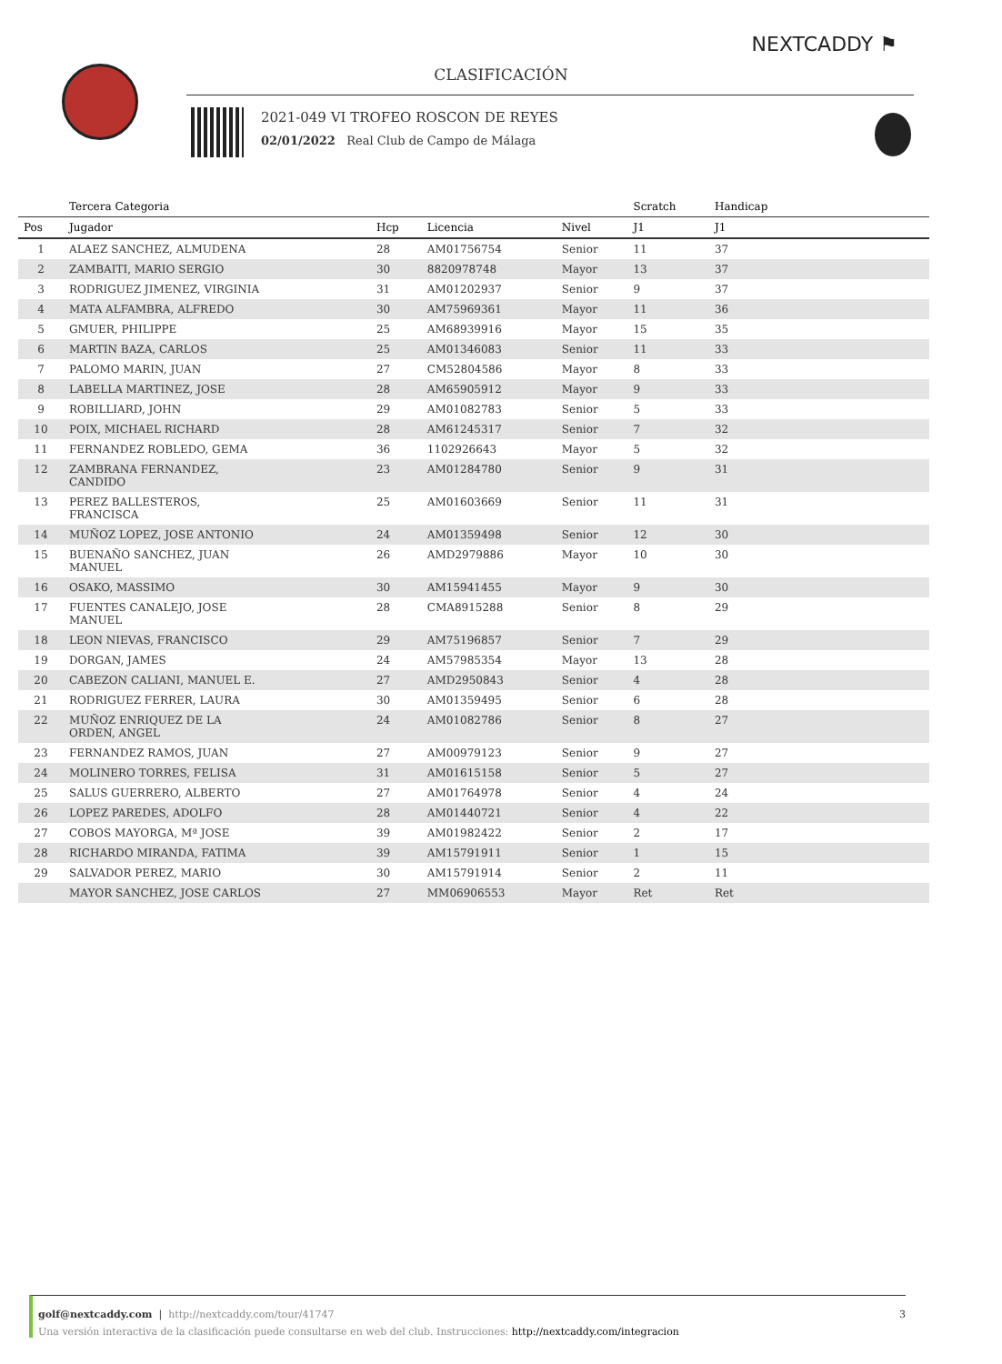NEXTCADDY ⚑
CLASIFICACIÓN
2021-049 VI TROFEO ROSCON DE REYES
02/01/2022 Real Club de Campo de Málaga
| | Tercera Categoria | | | | Scratch | Handicap | |
| --- | --- | --- | --- | --- | --- | --- | --- |
| Pos | Jugador | Hcp | Licencia | Nivel | J1 | J1 | |
| 1 | ALAEZ SANCHEZ, ALMUDENA | 28 | AM01756754 | Senior | 11 | 37 | |
| 2 | ZAMBAITI, MARIO SERGIO | 30 | 8820978748 | Mayor | 13 | 37 | |
| 3 | RODRIGUEZ JIMENEZ, VIRGINIA | 31 | AM01202937 | Senior | 9 | 37 | |
| 4 | MATA ALFAMBRA, ALFREDO | 30 | AM75969361 | Mayor | 11 | 36 | |
| 5 | GMUER, PHILIPPE | 25 | AM68939916 | Mayor | 15 | 35 | |
| 6 | MARTIN BAZA, CARLOS | 25 | AM01346083 | Senior | 11 | 33 | |
| 7 | PALOMO MARIN, JUAN | 27 | CM52804586 | Mayor | 8 | 33 | |
| 8 | LABELLA MARTINEZ, JOSE | 28 | AM65905912 | Mayor | 9 | 33 | |
| 9 | ROBILLIARD, JOHN | 29 | AM01082783 | Senior | 5 | 33 | |
| 10 | POIX, MICHAEL RICHARD | 28 | AM61245317 | Senior | 7 | 32 | |
| 11 | FERNANDEZ ROBLEDO, GEMA | 36 | 1102926643 | Mayor | 5 | 32 | |
| 12 | ZAMBRANA FERNANDEZ, CANDIDO | 23 | AM01284780 | Senior | 9 | 31 | |
| 13 | PEREZ BALLESTEROS, FRANCISCA | 25 | AM01603669 | Senior | 11 | 31 | |
| 14 | MUÑOZ LOPEZ, JOSE ANTONIO | 24 | AM01359498 | Senior | 12 | 30 | |
| 15 | BUENAÑO SANCHEZ, JUAN MANUEL | 26 | AMD2979886 | Mayor | 10 | 30 | |
| 16 | OSAKO, MASSIMO | 30 | AM15941455 | Mayor | 9 | 30 | |
| 17 | FUENTES CANALEJO, JOSE MANUEL | 28 | CMA8915288 | Senior | 8 | 29 | |
| 18 | LEON NIEVAS, FRANCISCO | 29 | AM75196857 | Senior | 7 | 29 | |
| 19 | DORGAN, JAMES | 24 | AM57985354 | Mayor | 13 | 28 | |
| 20 | CABEZON CALIANI, MANUEL E. | 27 | AMD2950843 | Senior | 4 | 28 | |
| 21 | RODRIGUEZ FERRER, LAURA | 30 | AM01359495 | Senior | 6 | 28 | |
| 22 | MUÑOZ ENRIQUEZ DE LA ORDEN, ANGEL | 24 | AM01082786 | Senior | 8 | 27 | |
| 23 | FERNANDEZ RAMOS, JUAN | 27 | AM00979123 | Senior | 9 | 27 | |
| 24 | MOLINERO TORRES, FELISA | 31 | AM01615158 | Senior | 5 | 27 | |
| 25 | SALUS GUERRERO, ALBERTO | 27 | AM01764978 | Senior | 4 | 24 | |
| 26 | LOPEZ PAREDES, ADOLFO | 28 | AM01440721 | Senior | 4 | 22 | |
| 27 | COBOS MAYORGA, Mª JOSE | 39 | AM01982422 | Senior | 2 | 17 | |
| 28 | RICHARDO MIRANDA, FATIMA | 39 | AM15791911 | Senior | 1 | 15 | |
| 29 | SALVADOR PEREZ, MARIO | 30 | AM15791914 | Senior | 2 | 11 | |
| | MAYOR SANCHEZ, JOSE CARLOS | 27 | MM06906553 | Mayor | Ret | Ret | |
golf@nextcaddy.com | http://nextcaddy.com/tour/41747 3
Una versión interactiva de la clasificación puede consultarse en web del club. Instrucciones: http://nextcaddy.com/integracion